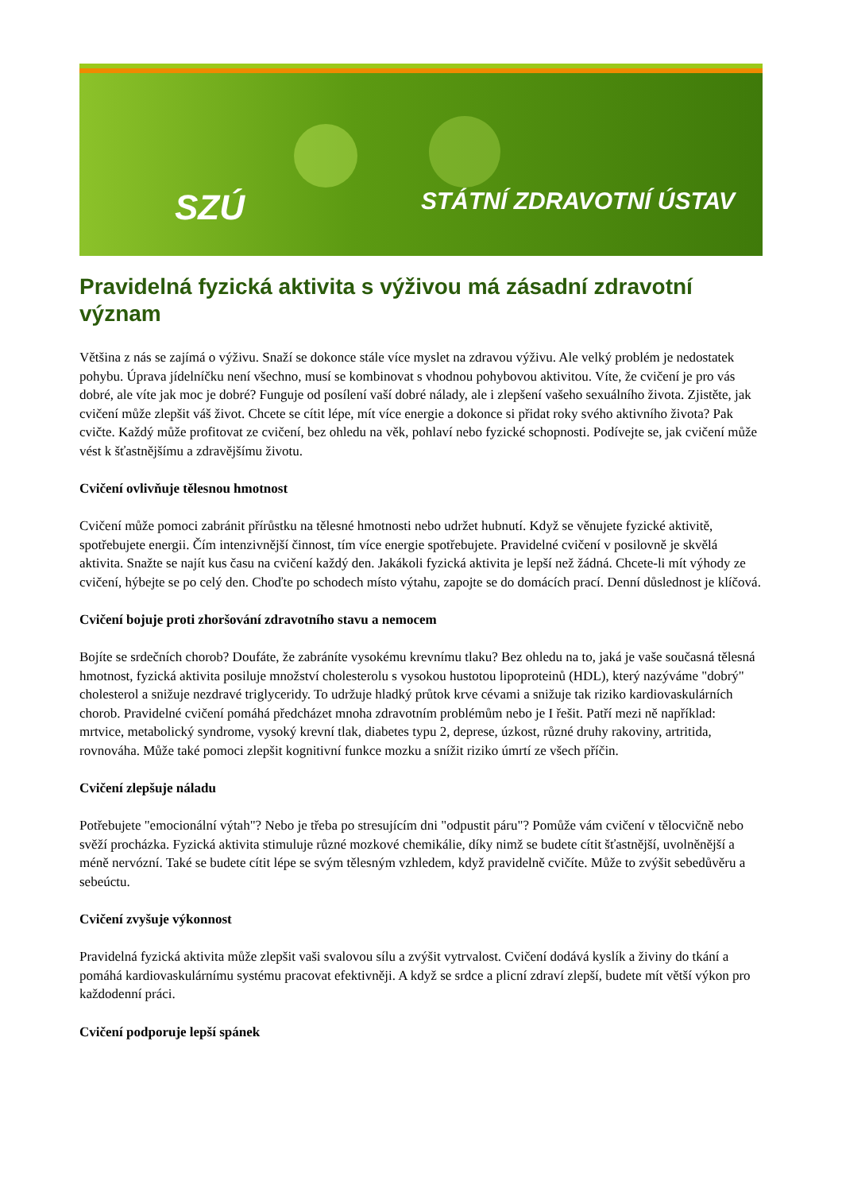SZÚ STÁTNÍ ZDRAVOTNÍ ÚSTAV
Pravidelná fyzická aktivita s výživou má zásadní zdravotní význam
Většina z nás se zajímá o výživu. Snaží se dokonce stále více myslet na zdravou výživu. Ale velký problém je nedostatek pohybu. Úprava jídelníčku není všechno, musí se kombinovat s vhodnou pohybovou aktivitou. Víte, že cvičení je pro vás dobré, ale víte jak moc je dobré? Funguje od posílení vaší dobré nálady, ale i zlepšení vašeho sexuálního života. Zjistěte, jak cvičení může zlepšit váš život. Chcete se cítit lépe, mít více energie a dokonce si přidat roky svého aktivního života? Pak cvičte. Každý může profitovat ze cvičení, bez ohledu na věk, pohlaví nebo fyzické schopnosti. Podívejte se, jak cvičení může vést k šťastnějšímu a zdravějšímu životu.
Cvičení ovlivňuje tělesnou hmotnost
Cvičení může pomoci zabránit přírůstku na tělesné hmotnosti nebo udržet hubnutí. Když se věnujete fyzické aktivitě, spotřebujete energii. Čím intenzivnější činnost, tím více energie spotřebujete. Pravidelné cvičení v posilovně je skvělá aktivita. Snažte se najít kus času na cvičení každý den. Jakákoli fyzická aktivita je lepší než žádná. Chcete-li mít výhody ze cvičení, hýbejte se po celý den. Choďte po schodech místo výtahu, zapojte se do domácích prací. Denní důslednost je klíčová.
Cvičení bojuje proti zhoršování zdravotního stavu a nemocem
Bojíte se srdečních chorob? Doufáte, že zabráníte vysokému krevnímu tlaku? Bez ohledu na to, jaká je vaše současná tělesná hmotnost, fyzická aktivita posiluje množství cholesterolu s vysokou hustotou lipoproteinů (HDL), který nazýváme "dobrý" cholesterol a snižuje nezdravé triglyceridy. To udržuje hladký průtok krve cévami a snižuje tak riziko kardiovaskulárních chorob. Pravidelné cvičení pomáhá předcházet mnoha zdravotním problémům nebo je I řešit. Patří mezi ně například: mrtvice, metabolický syndrome, vysoký krevní tlak, diabetes typu 2, deprese, úzkost, různé druhy rakoviny, artritida, rovnováha. Může také pomoci zlepšit kognitivní funkce mozku a snížit riziko úmrtí ze všech příčin.
Cvičení zlepšuje náladu
Potřebujete "emocionální výtah"? Nebo je třeba po stresujícím dni "odpustit páru"? Pomůže vám cvičení v tělocvičně nebo svěží procházka. Fyzická aktivita stimuluje různé mozkové chemikálie, díky nimž se budete cítit šťastnější, uvolněnější a méně nervózní. Také se budete cítit lépe se svým tělesným vzhledem, když pravidelně cvičíte. Může to zvýšit sebedůvěru a sebeúctu.
Cvičení zvyšuje výkonnost
Pravidelná fyzická aktivita může zlepšit vaši svalovou sílu a zvýšit vytrvalost. Cvičení dodává kyslík a živiny do tkání a pomáhá kardiovaskulárnímu systému pracovat efektivněji. A když se srdce a plicní zdraví zlepší, budete mít větší výkon pro každodenní práci.
Cvičení podporuje lepší spánek